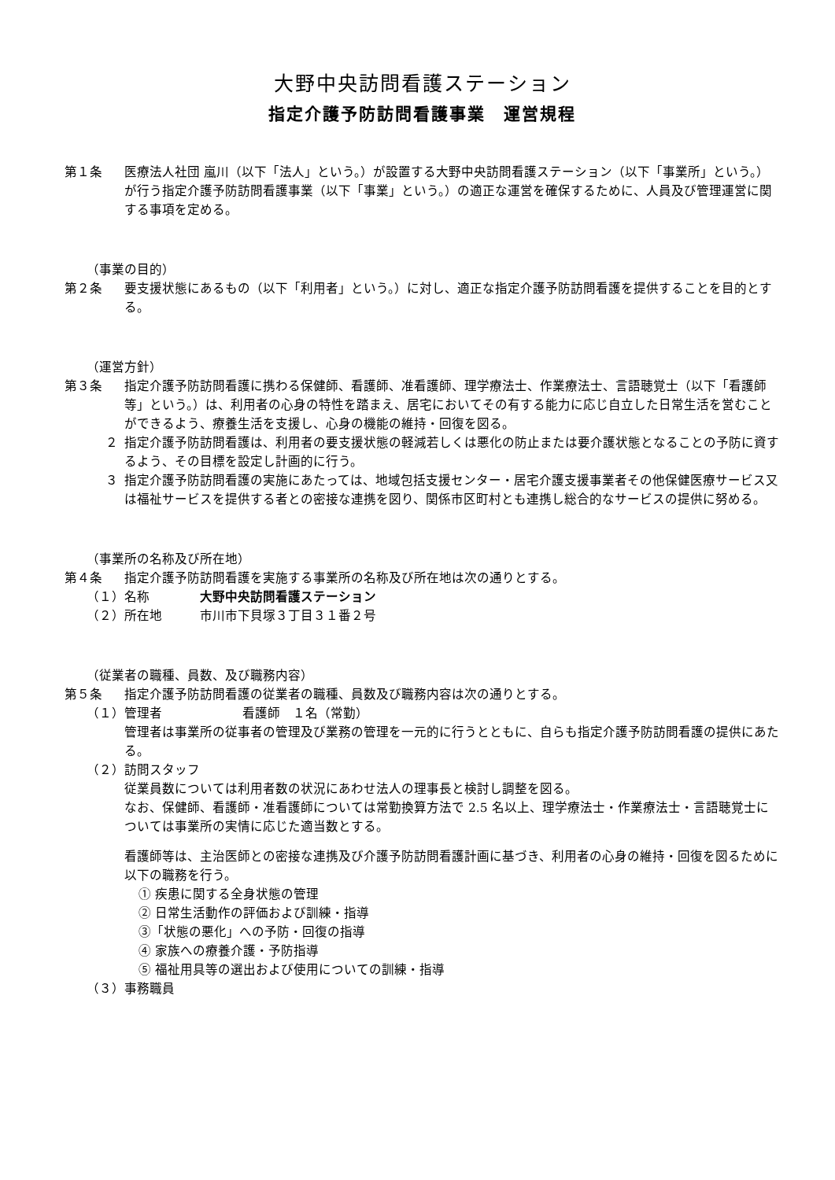大野中央訪問看護ステーション
指定介護予防訪問看護事業　運営規程
第１条 医療法人社団 嵐川（以下「法人」という。）が設置する大野中央訪問看護ステーション（以下「事業所」という。）が行う指定介護予防訪問看護事業（以下「事業」という。）の適正な運営を確保するために、人員及び管理運営に関する事項を定める。
（事業の目的）
第２条 要支援状態にあるもの（以下「利用者」という。）に対し、適正な指定介護予防訪問看護を提供することを目的とする。
（運営方針）
第３条 指定介護予防訪問看護に携わる保健師、看護師、准看護師、理学療法士、作業療法士、言語聴覚士（以下「看護師等」という。）は、利用者の心身の特性を踏まえ、居宅においてその有する能力に応じ自立した日常生活を営むことができるよう、療養生活を支援し、心身の機能の維持・回復を図る。
２ 指定介護予防訪問看護は、利用者の要支援状態の軽減若しくは悪化の防止または要介護状態となることの予防に資するよう、その目標を設定し計画的に行う。
３ 指定介護予防訪問看護の実施にあたっては、地域包括支援センター・居宅介護支援事業者その他保健医療サービス又は福祉サービスを提供する者との密接な連携を図り、関係市区町村とも連携し総合的なサービスの提供に努める。
（事業所の名称及び所在地）
第４条 指定介護予防訪問看護を実施する事業所の名称及び所在地は次の通りとする。
（１） 名称 大野中央訪問看護ステーション
（２） 所在地 市川市下貝塚３丁目３１番２号
（従業者の職種、員数、及び職務内容）
第５条 指定介護予防訪問看護の従業者の職種、員数及び職務内容は次の通りとする。
（１） 管理者 看護師　１名（常勤）
管理者は事業所の従事者の管理及び業務の管理を一元的に行うとともに、自らも指定介護予防訪問看護の提供にあたる。
（２） 訪問スタッフ
従業員数については利用者数の状況にあわせ法人の理事長と検討し調整を図る。
なお、保健師、看護師・准看護師については常勤換算方法で 2.5 名以上、理学療法士・作業療法士・言語聴覚士については事業所の実情に応じた適当数とする。
看護師等は、主治医師との密接な連携及び介護予防訪問看護計画に基づき、利用者の心身の維持・回復を図るために以下の職務を行う。
① 疾患に関する全身状態の管理
② 日常生活動作の評価および訓練・指導
③「状態の悪化」への予防・回復の指導
④ 家族への療養介護・予防指導
⑤ 福祉用具等の選出および使用についての訓練・指導
（３） 事務職員